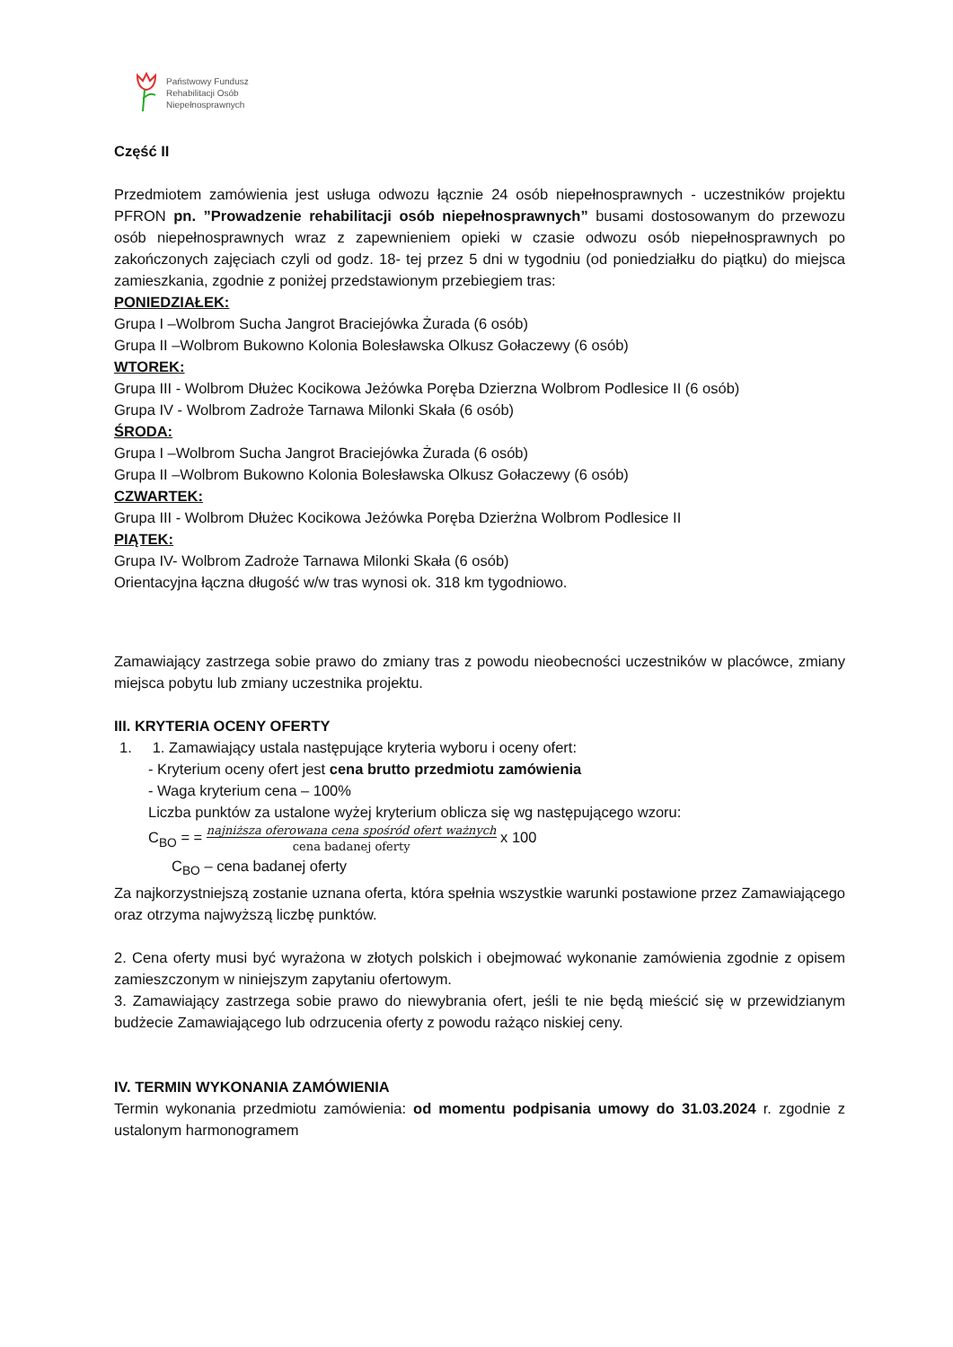Państwowy Fundusz
Rehabilitacji Osób
Niepełnosprawnych
Część II
Przedmiotem zamówienia jest usługa odwozu łącznie 24 osób niepełnosprawnych - uczestników projektu PFRON pn. ”Prowadzenie rehabilitacji osób niepełnosprawnych” busami dostosowanym do przewozu osób niepełnosprawnych wraz z zapewnieniem opieki w czasie odwozu osób niepełnosprawnych po zakończonych zajęciach czyli od godz. 18- tej przez 5 dni w tygodniu (od poniedziałku do piątku) do miejsca zamieszkania, zgodnie z poniżej przedstawionym przebiegiem tras:
PONIEDZIAŁEK:
Grupa I –Wolbrom Sucha Jangrot Braciejówka Żurada (6 osób)
Grupa II –Wolbrom Bukowno Kolonia Bolesławska Olkusz Gołaczewy (6 osób)
WTOREK:
Grupa III - Wolbrom Dłużec Kocikowa Jeżówka Poręba Dzierzna Wolbrom Podlesice II (6 osób)
Grupa IV - Wolbrom Zadroże Tarnawa Milonki Skała (6 osób)
ŚRODA:
Grupa I –Wolbrom Sucha Jangrot Braciejówka Żurada (6 osób)
Grupa II –Wolbrom Bukowno Kolonia Bolesławska Olkusz Gołaczewy (6 osób)
CZWARTEK:
Grupa III - Wolbrom Dłużec Kocikowa Jeżówka Poręba Dzierżna Wolbrom Podlesice II
PIĄTEK:
Grupa IV- Wolbrom Zadroże Tarnawa Milonki Skała (6 osób)
Orientacyjna łączna długość w/w tras wynosi ok. 318 km tygodniowo.
Zamawiający zastrzega sobie prawo do zmiany tras z powodu nieobecności uczestników w placówce, zmiany miejsca pobytu lub zmiany uczestnika projektu.
III. KRYTERIA OCENY OFERTY
1. 1. Zamawiający ustala następujące kryteria wyboru i oceny ofert:
- Kryterium oceny ofert jest cena brutto przedmiotu zamówienia
- Waga kryterium cena – 100%
Liczba punktów za ustalone wyżej kryterium oblicza się wg następującego wzoru:
C<sub>BO</sub> = = najniższa oferowana cena spośród ofert ważnych
cena badanej oferty x 100
C<sub>BO</sub> – cena badanej oferty
Za najkorzystniejszą zostanie uznana oferta, która spełnia wszystkie warunki postawione przez Zamawiającego oraz otrzyma najwyższą liczbę punktów.
2. Cena oferty musi być wyrażona w złotych polskich i obejmować wykonanie zamówienia zgodnie z opisem zamieszczonym w niniejszym zapytaniu ofertowym.
3. Zamawiający zastrzega sobie prawo do niewybrania ofert, jeśli te nie będą mieścić się w przewidzianym budżecie Zamawiającego lub odrzucenia oferty z powodu rażąco niskiej ceny.
IV. TERMIN WYKONANIA ZAMÓWIENIA
Termin wykonania przedmiotu zamówienia: od momentu podpisania umowy do 31.03.2024 r. zgodnie z ustalonym harmonogramem